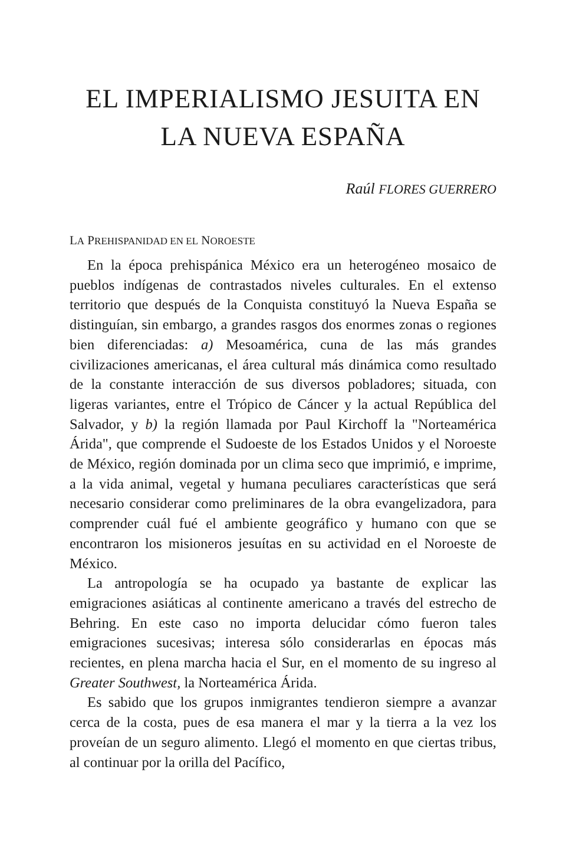EL IMPERIALISMO JESUITA EN LA NUEVA ESPAÑA
Raúl FLORES GUERRERO
LA PREHISPANIDAD EN EL NOROESTE
En la época prehispánica México era un heterogéneo mosaico de pueblos indígenas de contrastados niveles culturales. En el extenso territorio que después de la Conquista constituyó la Nueva España se distinguían, sin embargo, a grandes rasgos dos enormes zonas o regiones bien diferenciadas: a) Mesoamérica, cuna de las más grandes civilizaciones americanas, el área cultural más dinámica como resultado de la constante interacción de sus diversos pobladores; situada, con ligeras variantes, entre el Trópico de Cáncer y la actual República del Salvador, y b) la región llamada por Paul Kirchoff la "Norteamérica Árida", que comprende el Sudoeste de los Estados Unidos y el Noroeste de México, región dominada por un clima seco que imprimió, e imprime, a la vida animal, vegetal y humana peculiares características que será necesario considerar como preliminares de la obra evangelizadora, para comprender cuál fué el ambiente geográfico y humano con que se encontraron los misioneros jesuítas en su actividad en el Noroeste de México.
La antropología se ha ocupado ya bastante de explicar las emigraciones asiáticas al continente americano a través del estrecho de Behring. En este caso no importa delucidar cómo fueron tales emigraciones sucesivas; interesa sólo considerarlas en épocas más recientes, en plena marcha hacia el Sur, en el momento de su ingreso al Greater Southwest, la Norteamérica Árida.
Es sabido que los grupos inmigrantes tendieron siempre a avanzar cerca de la costa, pues de esa manera el mar y la tierra a la vez los proveían de un seguro alimento. Llegó el momento en que ciertas tribus, al continuar por la orilla del Pacífico,